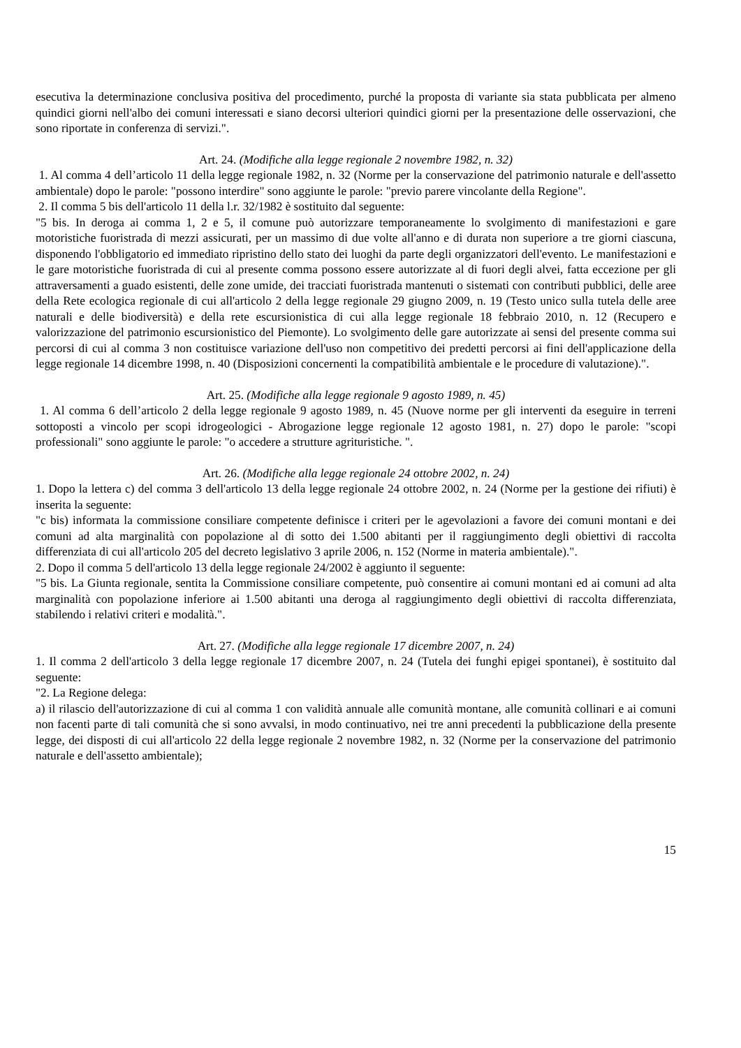esecutiva la determinazione conclusiva positiva del procedimento, purché la proposta di variante sia stata pubblicata per almeno quindici giorni nell'albo dei comuni interessati e siano decorsi ulteriori quindici giorni per la presentazione delle osservazioni, che sono riportate in conferenza di servizi.".
Art. 24. (Modifiche alla legge regionale 2 novembre 1982, n. 32)
1. Al comma 4 dell’articolo 11 della legge regionale 1982, n. 32 (Norme per la conservazione del patrimonio naturale e dell'assetto ambientale) dopo le parole: "possono interdire" sono aggiunte le parole: "previo parere vincolante della Regione".
2. Il comma 5 bis dell'articolo 11 della l.r. 32/1982 è sostituito dal seguente:
"5 bis. In deroga ai comma 1, 2 e 5, il comune può autorizzare temporaneamente lo svolgimento di manifestazioni e gare motoristiche fuoristrada di mezzi assicurati, per un massimo di due volte all'anno e di durata non superiore a tre giorni ciascuna, disponendo l'obbligatorio ed immediato ripristino dello stato dei luoghi da parte degli organizzatori dell'evento. Le manifestazioni e le gare motoristiche fuoristrada di cui al presente comma possono essere autorizzate al di fuori degli alvei, fatta eccezione per gli attraversamenti a guado esistenti, delle zone umide, dei tracciati fuoristrada mantenuti o sistemati con contributi pubblici, delle aree della Rete ecologica regionale di cui all'articolo 2 della legge regionale 29 giugno 2009, n. 19 (Testo unico sulla tutela delle aree naturali e delle biodiversità) e della rete escursionistica di cui alla legge regionale 18 febbraio 2010, n. 12 (Recupero e valorizzazione del patrimonio escursionistico del Piemonte). Lo svolgimento delle gare autorizzate ai sensi del presente comma sui percorsi di cui al comma 3 non costituisce variazione dell'uso non competitivo dei predetti percorsi ai fini dell'applicazione della legge regionale 14 dicembre 1998, n. 40 (Disposizioni concernenti la compatibilità ambientale e le procedure di valutazione).".
Art. 25. (Modifiche alla legge regionale 9 agosto 1989, n. 45)
1. Al comma 6 dell’articolo 2 della legge regionale 9 agosto 1989, n. 45 (Nuove norme per gli interventi da eseguire in terreni sottoposti a vincolo per scopi idrogeologici - Abrogazione legge regionale 12 agosto 1981, n. 27) dopo le parole: "scopi professionali" sono aggiunte le parole: "o accedere a strutture agrituristiche. ".
Art. 26. (Modifiche alla legge regionale 24 ottobre 2002, n. 24)
1. Dopo la lettera c) del comma 3 dell'articolo 13 della legge regionale 24 ottobre 2002, n. 24 (Norme per la gestione dei rifiuti) è inserita la seguente:
"c bis) informata la commissione consiliare competente definisce i criteri per le agevolazioni a favore dei comuni montani e dei comuni ad alta marginalità con popolazione al di sotto dei 1.500 abitanti per il raggiungimento degli obiettivi di raccolta differenziata di cui all'articolo 205 del decreto legislativo 3 aprile 2006, n. 152 (Norme in materia ambientale).".
2. Dopo il comma 5 dell'articolo 13 della legge regionale 24/2002 è aggiunto il seguente:
"5 bis. La Giunta regionale, sentita la Commissione consiliare competente, può consentire ai comuni montani ed ai comuni ad alta marginalità con popolazione inferiore ai 1.500 abitanti una deroga al raggiungimento degli obiettivi di raccolta differenziata, stabilendo i relativi criteri e modalità.".
Art. 27. (Modifiche alla legge regionale 17 dicembre 2007, n. 24)
1. Il comma 2 dell'articolo 3 della legge regionale 17 dicembre 2007, n. 24 (Tutela dei funghi epigei spontanei), è sostituito dal seguente:
"2. La Regione delega:
a) il rilascio dell'autorizzazione di cui al comma 1 con validità annuale alle comunità montane, alle comunità collinari e ai comuni non facenti parte di tali comunità che si sono avvalsi, in modo continuativo, nei tre anni precedenti la pubblicazione della presente legge, dei disposti di cui all'articolo 22 della legge regionale 2 novembre 1982, n. 32 (Norme per la conservazione del patrimonio naturale e dell'assetto ambientale);
15